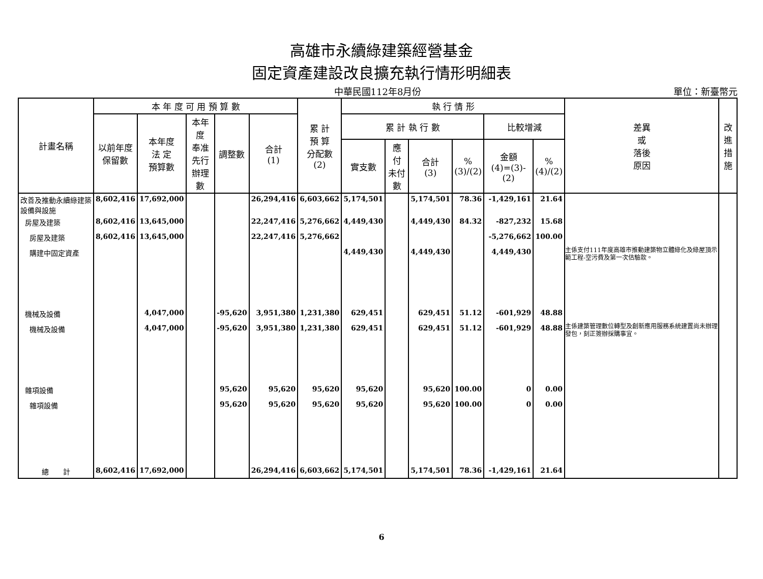高雄市永續綠建築經營基金
固定資產建設改良擴充執行情形明細表
中華民國112年8月份
單位：新臺幣元
| 計畫名稱 | 本 年 度 可 用 預 算 數 | | | | | 累 計 預 算 分配數 (2) | 執 行 情 形 | | | | | | 差異 或 落後 原因 | 改進 措施 |
| --- | --- | --- | --- | --- | --- | --- | --- | --- | --- | --- | --- | --- | --- | --- |
| | 以前年度 保留數 | 本年度 法 定 預算數 | 本年度 奉准先行 辦理數 | 調整數 | 合計 (1) | | 累 計 執 行 數 | | | | 比較增減 | | | |
| | | | | | | | 實支數 | 應 付 未付數 | 合計 (3) | % (3)/(2) | 金額 (4)=(3)-(2) | % (4)/(2) | | |
| 改善及推動永續綠建築設備與設施 | 8,602,416 | 17,692,000 | | | 26,294,416 | 6,603,662 | 5,174,501 | | 5,174,501 | 78.36 | -1,429,161 | 21.64 | | |
| 房屋及建築 | 8,602,416 | 13,645,000 | | | 22,247,416 | 5,276,662 | 4,449,430 | | 4,449,430 | 84.32 | -827,232 | 15.68 | | |
| 房屋及建築 | 8,602,416 | 13,645,000 | | | 22,247,416 | 5,276,662 | | | | | -5,276,662 | 100.00 | | |
| 購建中固定資產 | | | | | | | 4,449,430 | | 4,449,430 | | 4,449,430 | | 主係支付111年度高雄市推動建築物立體綠化及綠屋頂示範工程-空污費及第一次估驗款。 | |
| 機械及設備 | | 4,047,000 | | -95,620 | 3,951,380 | 1,231,380 | 629,451 | | 629,451 | 51.12 | -601,929 | 48.88 | | |
| 機械及設備 | | 4,047,000 | | -95,620 | 3,951,380 | 1,231,380 | 629,451 | | 629,451 | 51.12 | -601,929 | 48.88 | 主係建築管理數位轉型及創新應用服務系統建置尚未辦理發包，刻正簽辦採購事宜。 | |
| 雜項設備 | | | | 95,620 | 95,620 | 95,620 | 95,620 | | 95,620 | 100.00 | 0 | 0.00 | | |
| 雜項設備 | | | | 95,620 | 95,620 | 95,620 | 95,620 | | 95,620 | 100.00 | 0 | 0.00 | | |
| 總 計 | 8,602,416 | 17,692,000 | | | 26,294,416 | 6,603,662 | 5,174,501 | | 5,174,501 | 78.36 | -1,429,161 | 21.64 | | |
6